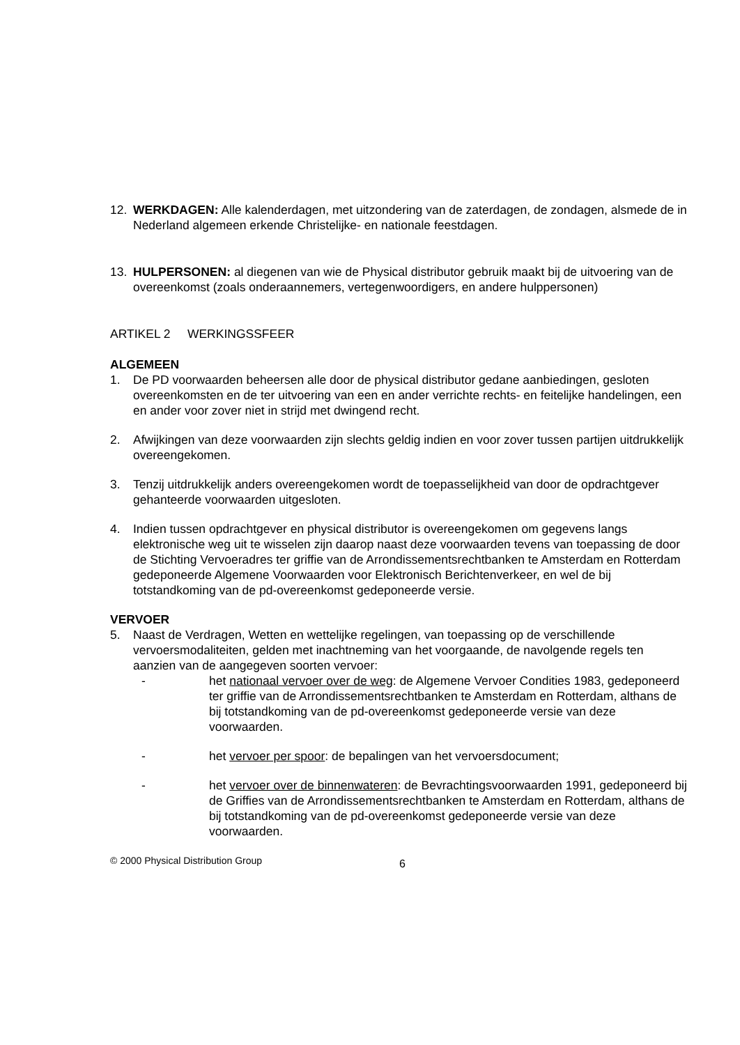12. WERKDAGEN: Alle kalenderdagen, met uitzondering van de zaterdagen, de zondagen, alsmede de in Nederland algemeen erkende Christelijke- en nationale feestdagen.
13. HULPERSONEN: al diegenen van wie de Physical distributor gebruik maakt bij de uitvoering van de overeenkomst (zoals onderaannemers, vertegenwoordigers, en andere hulppersonen)
ARTIKEL 2 WERKINGSSFEER
ALGEMEEN
1. De PD voorwaarden beheersen alle door de physical distributor gedane aanbiedingen, gesloten overeenkomsten en de ter uitvoering van een en ander verrichte rechts- en feitelijke handelingen, een en ander voor zover niet in strijd met dwingend recht.
2. Afwijkingen van deze voorwaarden zijn slechts geldig indien en voor zover tussen partijen uitdrukkelijk overeengekomen.
3. Tenzij uitdrukkelijk anders overeengekomen wordt de toepasselijkheid van door de opdrachtgever gehanteerde voorwaarden uitgesloten.
4. Indien tussen opdrachtgever en physical distributor is overeengekomen om gegevens langs elektronische weg uit te wisselen zijn daarop naast deze voorwaarden tevens van toepassing de door de Stichting Vervoeradres ter griffie van de Arrondissementsrechtbanken te Amsterdam en Rotterdam gedeponeerde Algemene Voorwaarden voor Elektronisch Berichtenverkeer, en wel de bij totstandkoming van de pd-overeenkomst gedeponeerde versie.
VERVOER
5. Naast de Verdragen, Wetten en wettelijke regelingen, van toepassing op de verschillende vervoersmodaliteiten, gelden met inachtneming van het voorgaande, de navolgende regels ten aanzien van de aangegeven soorten vervoer:
- het nationaal vervoer over de weg: de Algemene Vervoer Condities 1983, gedeponeerd ter griffie van de Arrondissementsrechtbanken te Amsterdam en Rotterdam, althans de bij totstandkoming van de pd-overeenkomst gedeponeerde versie van deze voorwaarden.
- het vervoer per spoor: de bepalingen van het vervoersdocument;
- het vervoer over de binnenwateren: de Bevrachtingsvoorwaarden 1991, gedeponeerd bij de Griffies van de Arrondissementsrechtbanken te Amsterdam en Rotterdam, althans de bij totstandkoming van de pd-overeenkomst gedeponeerde versie van deze voorwaarden.
© 2000 Physical Distribution Group
6